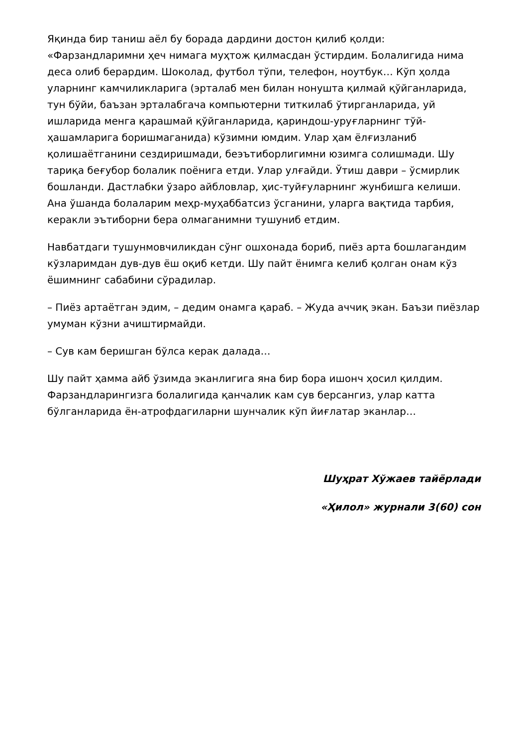Яқинда бир таниш аёл бу борада дардини достон қилиб қолди: «Фарзандларимни ҳеч нимага муҳтож қилмасдан ўстирдим. Болалигида нима деса олиб берардим. Шоколад, футбол тўпи, телефон, ноутбук… Кўп ҳолда уларнинг камчиликларига (эрталаб мен билан нонушта қилмай қўйганларида, тун бўйи, баъзан эрталабгача компьютерни титкилаб ўтирганларида, уй ишларида менга қарашмай қўйганларида, қариндош-уруғларнинг тўй-ҳашамларига боришмаганида) кўзимни юмдим. Улар ҳам ёлғизланиб қолишаётганини сездиришмади, беэътиборлигимни юзимга солишмади. Шу тариқа беғубор болалик поёнига етди. Улар улғайди. Ўтиш даври – ўсмирлик бошланди. Дастлабки ўзаро айбловлар, ҳис-туйғуларнинг жунбишга келиши. Ана ўшанда болаларим меҳр-муҳаббатсиз ўсганини, уларга вақтида тарбия, керакли эътиборни бера олмаганимни тушуниб етдим.
Навбатдаги тушунмовчиликдан сўнг ошхонада бориб, пиёз арта бошлагандим кўзларимдан дув-дув ёш оқиб кетди. Шу пайт ёнимга келиб қолган онам кўз ёшимнинг сабабини сўрадилар.
– Пиёз артаётган эдим, – дедим онамга қараб. – Жуда аччиқ экан. Баъзи пиёзлар умуман кўзни ачиштирмайди.
– Сув кам беришган бўлса керак далада…
Шу пайт ҳамма айб ўзимда эканлигига яна бир бора ишонч ҳосил қилдим. Фарзандларингизга болалигида қанчалик кам сув берсангиз, улар катта бўлганларида ён-атрофдагиларни шунчалик кўп йиғлатар эканлар…
Шуҳрат Хўжаев тайёрлади
«Ҳилол» журнали 3(60) сон